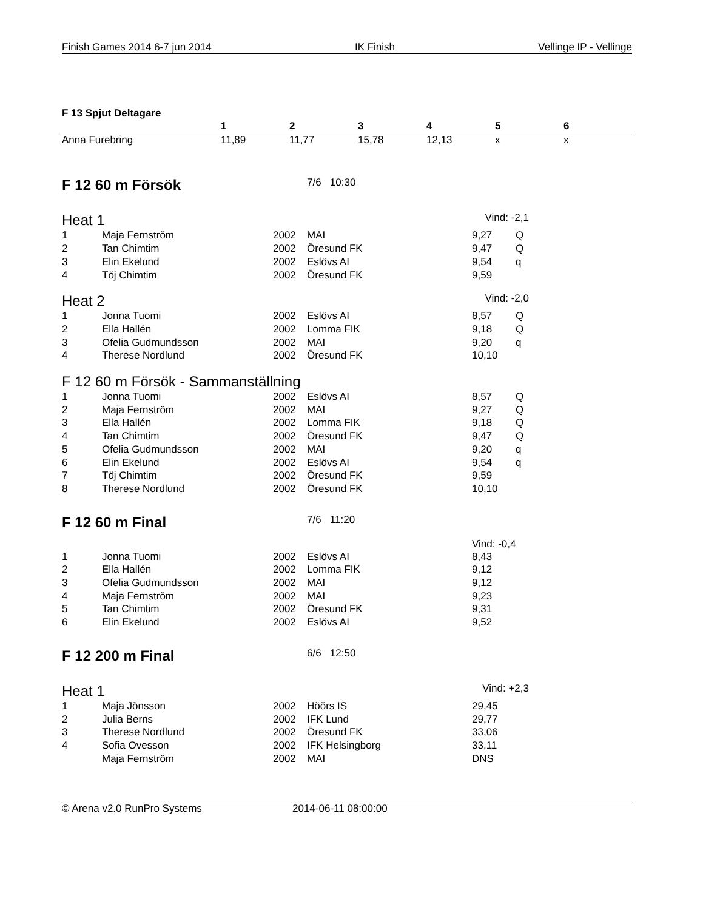Finish Games 2014 6-7 jun 2014 IK Finish Vellinge IP - Vellinge
F 13 Spjut Deltagare
| | 1 | 2 | 3 | 4 | 5 | 6 |
| --- | --- | --- | --- | --- | --- | --- |
| Anna Furebring | 11,89 | 11,77 | 15,78 | 12,13 | x | x |
F 12 60 m Försök
7/6 10:30
Heat 1 Vind: -2,1
| 1 | Maja Fernström | 2002 | MAI | 9,27 | Q |
| 2 | Tan Chimtim | 2002 | Öresund FK | 9,47 | Q |
| 3 | Elin Ekelund | 2002 | Eslövs AI | 9,54 | q |
| 4 | Töj Chimtim | 2002 | Öresund FK | 9,59 | |
Heat 2 Vind: -2,0
| 1 | Jonna Tuomi | 2002 | Eslövs AI | 8,57 | Q |
| 2 | Ella Hallén | 2002 | Lomma FIK | 9,18 | Q |
| 3 | Ofelia Gudmundsson | 2002 | MAI | 9,20 | q |
| 4 | Therese Nordlund | 2002 | Öresund FK | 10,10 | |
F 12 60 m Försök - Sammanställning
| 1 | Jonna Tuomi | 2002 | Eslövs AI | 8,57 | Q |
| 2 | Maja Fernström | 2002 | MAI | 9,27 | Q |
| 3 | Ella Hallén | 2002 | Lomma FIK | 9,18 | Q |
| 4 | Tan Chimtim | 2002 | Öresund FK | 9,47 | Q |
| 5 | Ofelia Gudmundsson | 2002 | MAI | 9,20 | q |
| 6 | Elin Ekelund | 2002 | Eslövs AI | 9,54 | q |
| 7 | Töj Chimtim | 2002 | Öresund FK | 9,59 | |
| 8 | Therese Nordlund | 2002 | Öresund FK | 10,10 | |
F 12 60 m Final
7/6 11:20
Vind: -0,4
| 1 | Jonna Tuomi | 2002 | Eslövs AI | 8,43 |
| 2 | Ella Hallén | 2002 | Lomma FIK | 9,12 |
| 3 | Ofelia Gudmundsson | 2002 | MAI | 9,12 |
| 4 | Maja Fernström | 2002 | MAI | 9,23 |
| 5 | Tan Chimtim | 2002 | Öresund FK | 9,31 |
| 6 | Elin Ekelund | 2002 | Eslövs AI | 9,52 |
F 12 200 m Final
6/6 12:50
Heat 1 Vind: +2,3
| 1 | Maja Jönsson | 2002 | Höörs IS | 29,45 |
| 2 | Julia Berns | 2002 | IFK Lund | 29,77 |
| 3 | Therese Nordlund | 2002 | Öresund FK | 33,06 |
| 4 | Sofia Ovesson | 2002 | IFK Helsingborg | 33,11 |
| | Maja Fernström | 2002 | MAI | DNS |
© Arena v2.0 RunPro Systems 2014-06-11 08:00:00